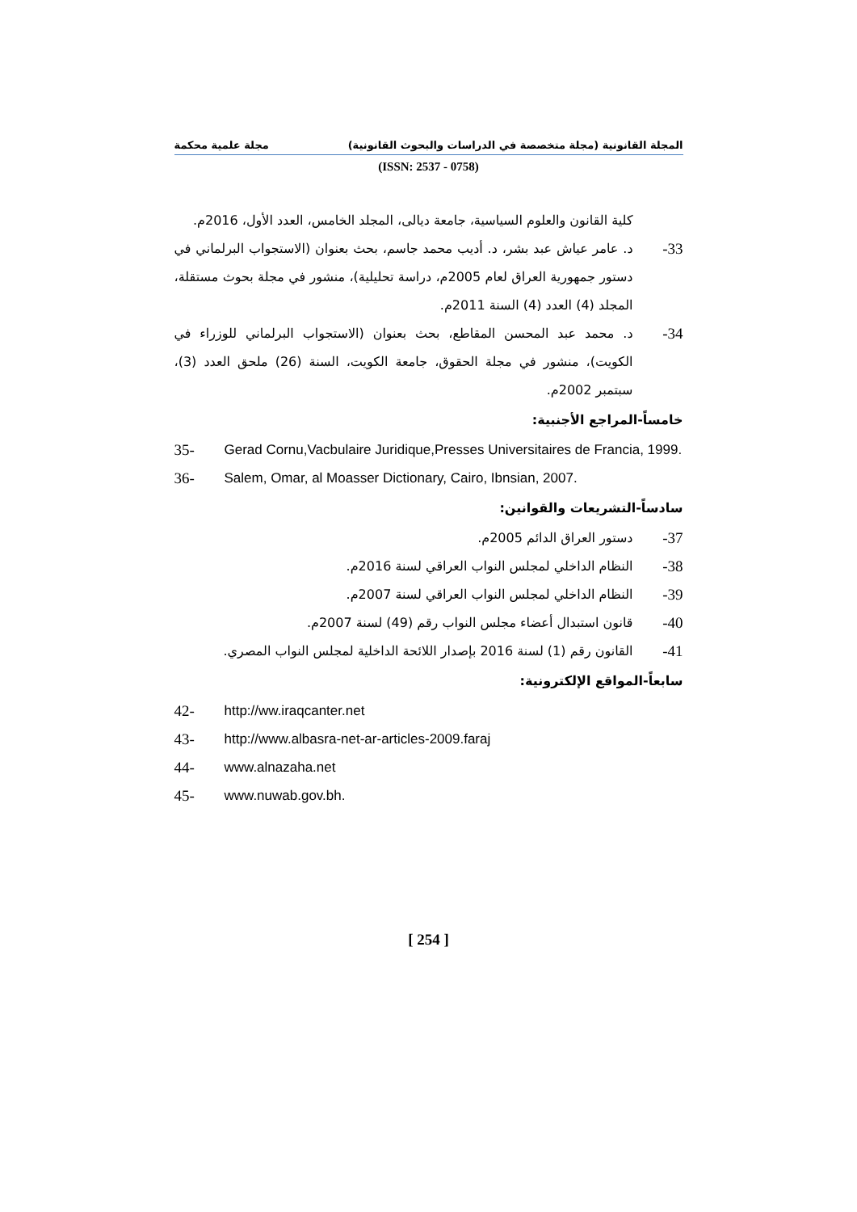المجلة القانونية (مجلة متخصصة في الدراسات والبحوث القانونية) مجلة علمية محكمة
(ISSN: 2537 - 0758)
كلية القانون والعلوم السياسية، جامعة ديالى، المجلد الخامس، العدد الأول، 2016م.
33- د. عامر عياش عبد بشر، د. أديب محمد جاسم، بحث بعنوان (الاستجواب البرلماني في دستور جمهورية العراق لعام 2005م، دراسة تحليلية)، منشور في مجلة بحوث مستقلة، المجلد (4) العدد (4) السنة 2011م.
34- د. محمد عبد المحسن المقاطع، بحث بعنوان (الاستجواب البرلماني للوزراء في الكويت)، منشور في مجلة الحقوق، جامعة الكويت، السنة (26) ملحق العدد (3)، سبتمبر 2002م.
خامساً-المراجع الأجنبية:
35- Gerad Cornu,Vacbulaire Juridique,Presses Universitaires de Francia, 1999.
36- Salem, Omar, al Moasser Dictionary, Cairo, Ibnsian, 2007.
سادساً-التشريعات والقوانين:
37- دستور العراق الدائم 2005م.
38- النظام الداخلي لمجلس النواب العراقي لسنة 2016م.
39- النظام الداخلي لمجلس النواب العراقي لسنة 2007م.
40- قانون استبدال أعضاء مجلس النواب رقم (49) لسنة 2007م.
41- القانون رقم (1) لسنة 2016 بإصدار اللائحة الداخلية لمجلس النواب المصري.
سابعاً-المواقع الإلكترونية:
42- http://ww.iraqcanter.net
43- http://www.albasra-net-ar-articles-2009.faraj
44- www.alnazaha.net
45- www.nuwab.gov.bh.
[ 254 ]